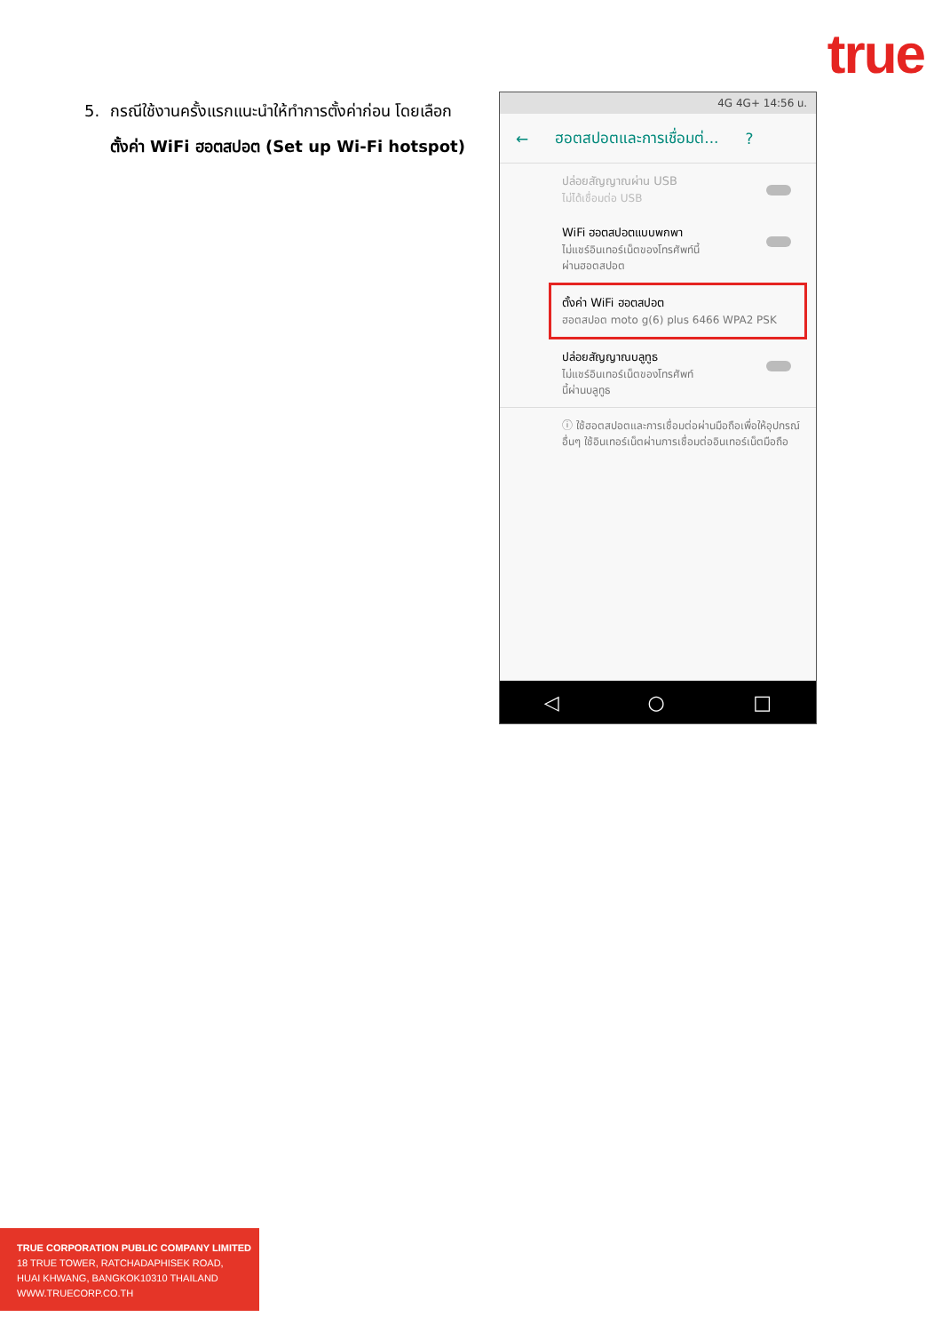true
5. กรณีใช้งานครั้งแรกแนะนำให้ทำการตั้งค่าก่อน โดยเลือก
ตั้งค่า WiFi ฮอตสปอต (Set up Wi-Fi hotspot)
4G 4G+ 14:56 น.
← ฮอตสปอตและการเชื่อมต่...?
ปล่อยสัญญาณผ่าน USB
ไม่ได้เชื่อมต่อ USB
WiFi ฮอตสปอตแบบพกพา
ไม่แชร์อินเทอร์เน็ตของโทรศัพท์นี้
ผ่านฮอตสปอต
ตั้งค่า WiFi ฮอตสปอต
ฮอตสปอต moto g(6) plus 6466 WPA2 PSK
ปล่อยสัญญาณบลูทูธ
ไม่แชร์อินเทอร์เน็ตของโทรศัพท์
นี้ผ่านบลูทูธ
ⓘ ใช้ฮอตสปอตและการเชื่อมต่อผ่านมือถือเพื่อให้อุปกรณ์อื่นๆ ใช้อินเทอร์เน็ตผ่านการเชื่อมต่ออินเทอร์เน็ตมือถือ
◁ ○ □
TRUE CORPORATION PUBLIC COMPANY LIMITED
18 TRUE TOWER, RATCHADAPHISEK ROAD,
HUAI KHWANG, BANGKOK10310 THAILAND
WWW.TRUECORP.CO.TH